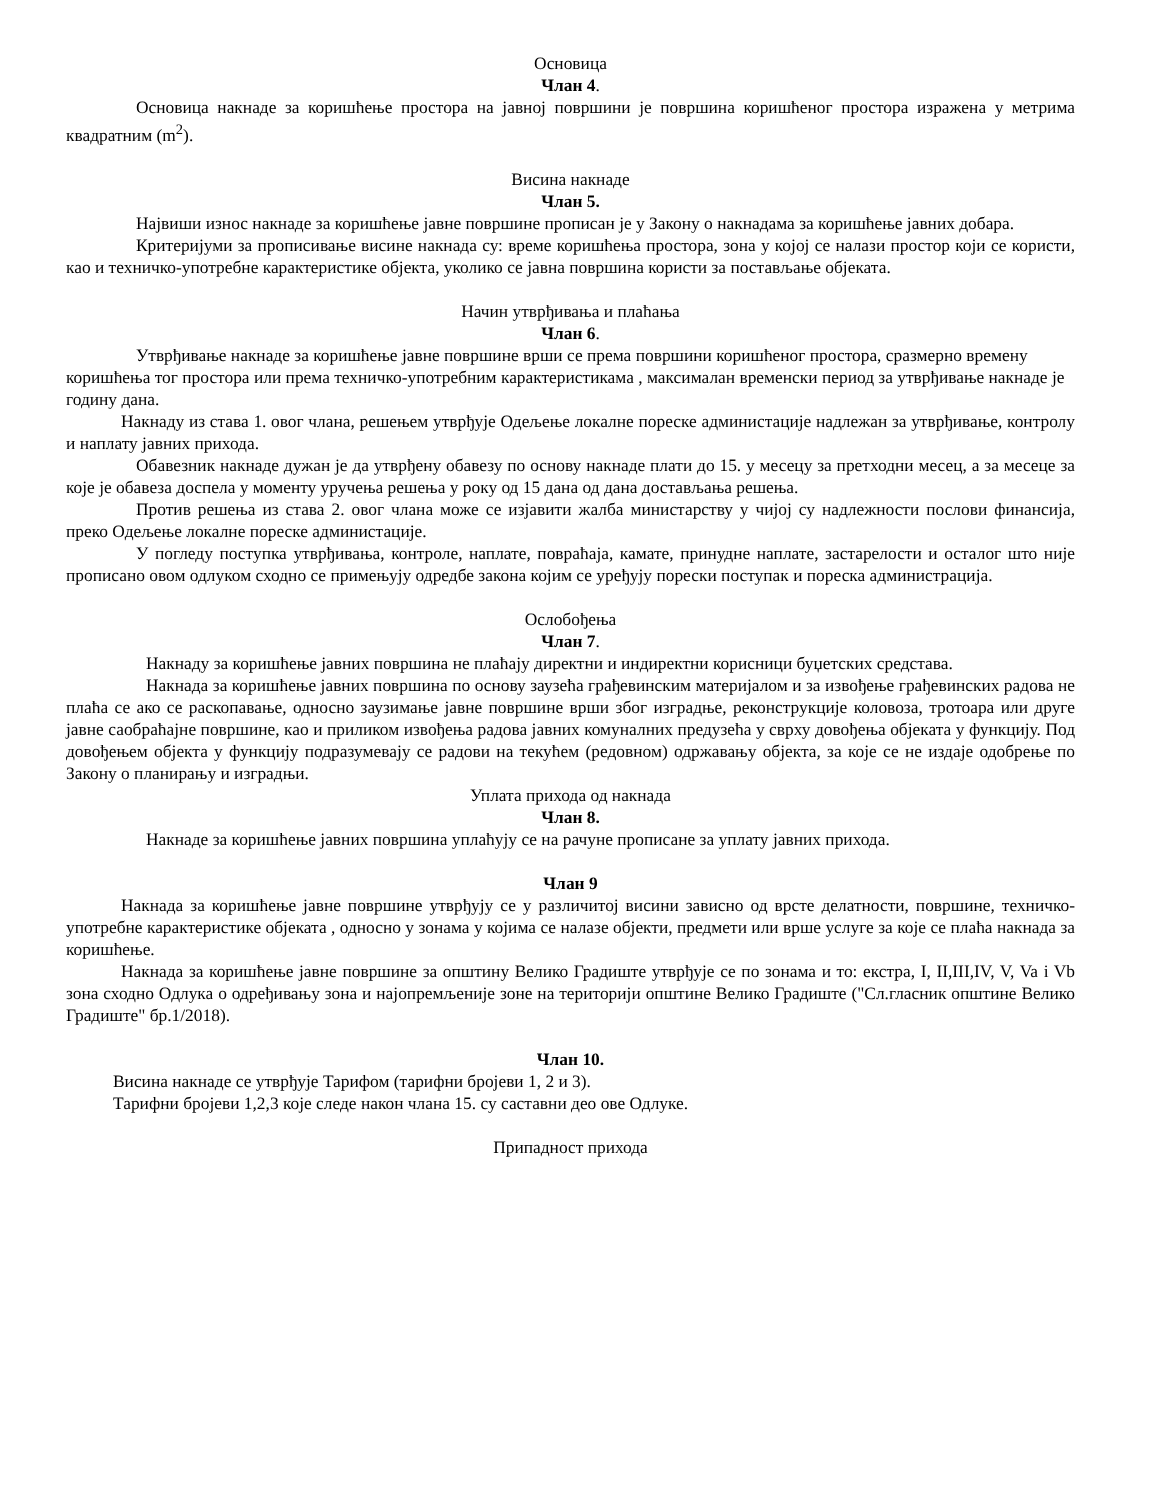Основица
Члан 4.
Основица накнаде за коришћење простора на јавној површини је површина коришћеног простора изражена у метрима квадратним (m<sup>2</sup>).
Висина накнаде
Члан 5.
Највиши износ накнаде за коришћење јавне површине прописан је у Закону о накнадама за коришћење јавних добара.
Критеријуми за прописивање висине накнада су: време коришћења простора, зона у којој се налази простор који се користи, као и техничко-употребне карактеристике објекта, уколико се јавна површина користи за постављање објеката.
Начин утврђивања и плаћања
Члан 6.
Утврђивање накнаде за коришћење јавне површине врши се према површини коришћеног простора, сразмерно времену коришћења тог простора или према техничко-употребним карактеристикама , максималан временски период за утврђивање накнаде је годину дана.
Накнаду из става 1. овог члана, решењем утврђује Одељење локалне пореске администације надлежан за утврђивање, контролу и наплату јавних прихода.
Обавезник накнаде дужан је да утврђену обавезу по основу накнаде плати до 15. у месецу за претходни месец, а за месеце за које је обавеза доспела у моменту уручења решења у року од 15 дана од дана достављања решења.
Против решења из става 2. овог члана може се изјавити жалба министарству у чијој су надлежности послови финансија, преко Одељење локалне пореске администације.
У погледу поступка утврђивања, контроле, наплате, повраћаја, камате, принудне наплате, застарелости и осталог што није прописано овом одлуком сходно се примењују одредбе закона којим се уређују порески поступак и пореска администрација.
Ослобођења
Члан 7.
Накнаду за коришћење јавних површина не плаћају директни и индиректни корисници буџетских средстава.
Накнада за коришћење јавних површина по основу заузећа грађевинским материјалом и за извођење грађевинских радова не плаћа се ако се раскопавање, односно заузимање јавне површине врши због изградње, реконструкције коловоза, тротоара или друге јавне саобраћајне површине, као и приликом извођења радова јавних комуналних предузећа у сврху довођења објеката у функцију. Под довођењем објекта у функцију подразумевају се радови на текућем (редовном) одржавању објекта, за које се не издаје одобрење по Закону о планирању и изградњи.
Уплата прихода од накнада
Члан 8.
Накнаде за коришћење јавних површина уплаћују се на рачуне прописане за уплату јавних прихода.
Члан 9
Накнада за коришћење јавне површине утврђују се у различитој висини зависно од врсте делатности, површине, техничко-употребне карактеристике објеката , односно у зонама у којима се налазе објекти, предмети или врше услуге за које се плаћа накнада за коришћење.
Накнада за коришћење јавне површине за општину Велико Градиште утврђује се по зонама и то: екстра, I, II,III,IV, V, Va i Vb зона сходно Одлука о одређивању зона и најопремљеније зоне на територији општине Велико Градиште ("Сл.гласник општине Велико Градиште" бр.1/2018).
Члан 10.
Висина накнаде се утврђује Тарифом (тарифни бројеви 1, 2 и 3).
Тарифни бројеви 1,2,3 које следе након члана 15. су саставни део ове Одлуке.
Припадност прихода